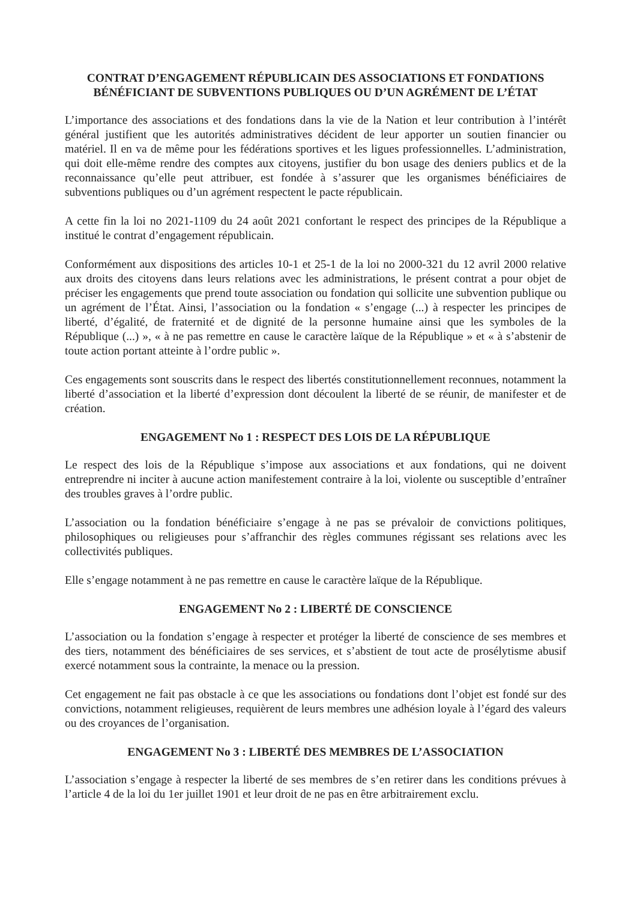CONTRAT D’ENGAGEMENT RÉPUBLICAIN DES ASSOCIATIONS ET FONDATIONS BÉNÉFICIANT DE SUBVENTIONS PUBLIQUES OU D’UN AGRÉMENT DE L’ÉTAT
L’importance des associations et des fondations dans la vie de la Nation et leur contribution à l’intérêt général justifient que les autorités administratives décident de leur apporter un soutien financier ou matériel. Il en va de même pour les fédérations sportives et les ligues professionnelles. L’administration, qui doit elle-même rendre des comptes aux citoyens, justifier du bon usage des deniers publics et de la reconnaissance qu’elle peut attribuer, est fondée à s’assurer que les organismes bénéficiaires de subventions publiques ou d’un agrément respectent le pacte républicain.
A cette fin la loi no 2021-1109 du 24 août 2021 confortant le respect des principes de la République a institué le contrat d’engagement républicain.
Conformément aux dispositions des articles 10-1 et 25-1 de la loi no 2000-321 du 12 avril 2000 relative aux droits des citoyens dans leurs relations avec les administrations, le présent contrat a pour objet de préciser les engagements que prend toute association ou fondation qui sollicite une subvention publique ou un agrément de l’État. Ainsi, l’association ou la fondation « s’engage (...) à respecter les principes de liberté, d’égalité, de fraternité et de dignité de la personne humaine ainsi que les symboles de la République (...) », « à ne pas remettre en cause le caractère laïque de la République » et « à s’abstenir de toute action portant atteinte à l’ordre public ».
Ces engagements sont souscrits dans le respect des libertés constitutionnellement reconnues, notamment la liberté d’association et la liberté d’expression dont découlent la liberté de se réunir, de manifester et de création.
ENGAGEMENT No 1 : RESPECT DES LOIS DE LA RÉPUBLIQUE
Le respect des lois de la République s’impose aux associations et aux fondations, qui ne doivent entreprendre ni inciter à aucune action manifestement contraire à la loi, violente ou susceptible d’entraîner des troubles graves à l’ordre public.
L’association ou la fondation bénéficiaire s’engage à ne pas se prévaloir de convictions politiques, philosophiques ou religieuses pour s’affranchir des règles communes régissant ses relations avec les collectivités publiques.
Elle s’engage notamment à ne pas remettre en cause le caractère laïque de la République.
ENGAGEMENT No 2 : LIBERTÉ DE CONSCIENCE
L’association ou la fondation s’engage à respecter et protéger la liberté de conscience de ses membres et des tiers, notamment des bénéficiaires de ses services, et s’abstient de tout acte de prosélytisme abusif exercé notamment sous la contrainte, la menace ou la pression.
Cet engagement ne fait pas obstacle à ce que les associations ou fondations dont l’objet est fondé sur des convictions, notamment religieuses, requièrent de leurs membres une adhésion loyale à l’égard des valeurs ou des croyances de l’organisation.
ENGAGEMENT No 3 : LIBERTÉ DES MEMBRES DE L’ASSOCIATION
L’association s’engage à respecter la liberté de ses membres de s’en retirer dans les conditions prévues à l’article 4 de la loi du 1er juillet 1901 et leur droit de ne pas en être arbitrairement exclu.